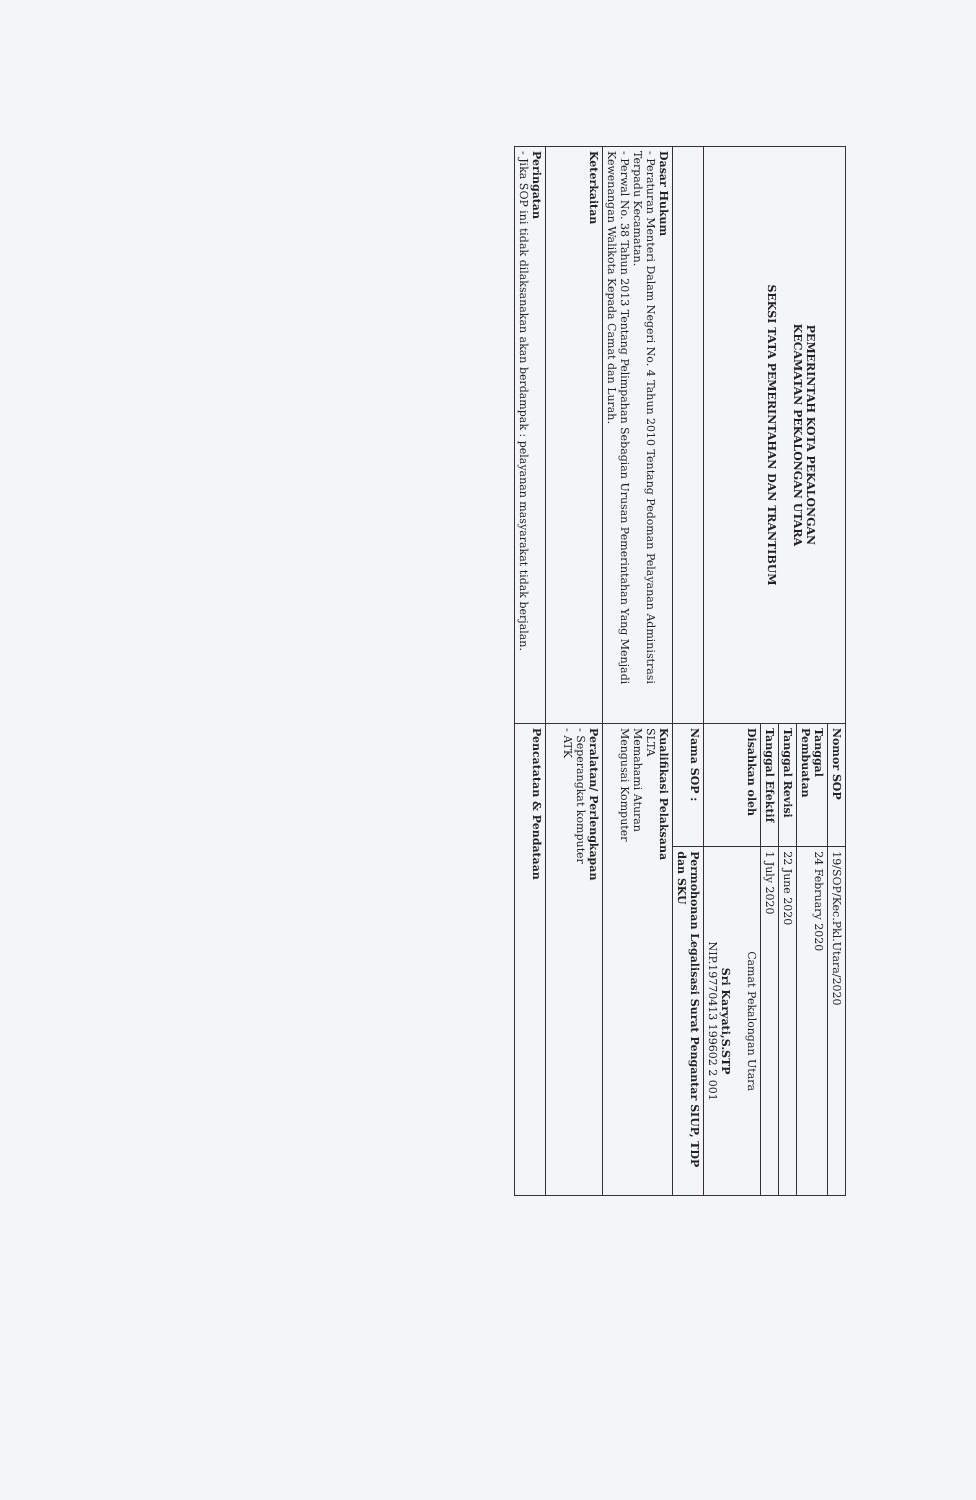| PEMERINTAH KOTA PEKALONGAN KECAMATAN PEKALONGAN UTARA SEKSI TATA PEMERINTAHAN DAN TRANTIBUM | Nomor SOP | 19/SOP/Kec.Pkl.Utara/2020 |
| | Tanggal Pembuatan | 24 February 2020 |
| | Tanggal Revisi | 22 June 2020 |
| | Tanggal Efektif | 1 July 2020 |
| | Disahkan oleh | Camat Pekalongan Utara Sri Karyati,S.STP NIP.19770413 199602 2 001 |
| | Nama SOP : | Permohonan Legalisasi Surat Pengantar SIUP, TDP dan SKU |
| Dasar Hukum - Peraturan Menteri Dalam Negeri No. 4 Tahun 2010 Tentang Pedoman Pelayanan Administrasi Terpadu Kecamatan. - Perwal No. 38 Tahun 2013 Tentang Pelimpahan Sebagian Urusan Pemerintahan Yang Menjadi Kewenangan Walikota Kepada Camat dan Lurah. | Kualifikasi Pelaksana SLTA Memahami Aturan Mengusai Komputer | |
| Keterkaitan | Peralatan/ Perlengkapan - Seperangkat komputer - ATK | |
| Peringatan - Jika SOP ini tidak dilaksanakan akan berdampak : pelayanan masyarakat tidak berjalan. | Pencatatan & Pendataan | |